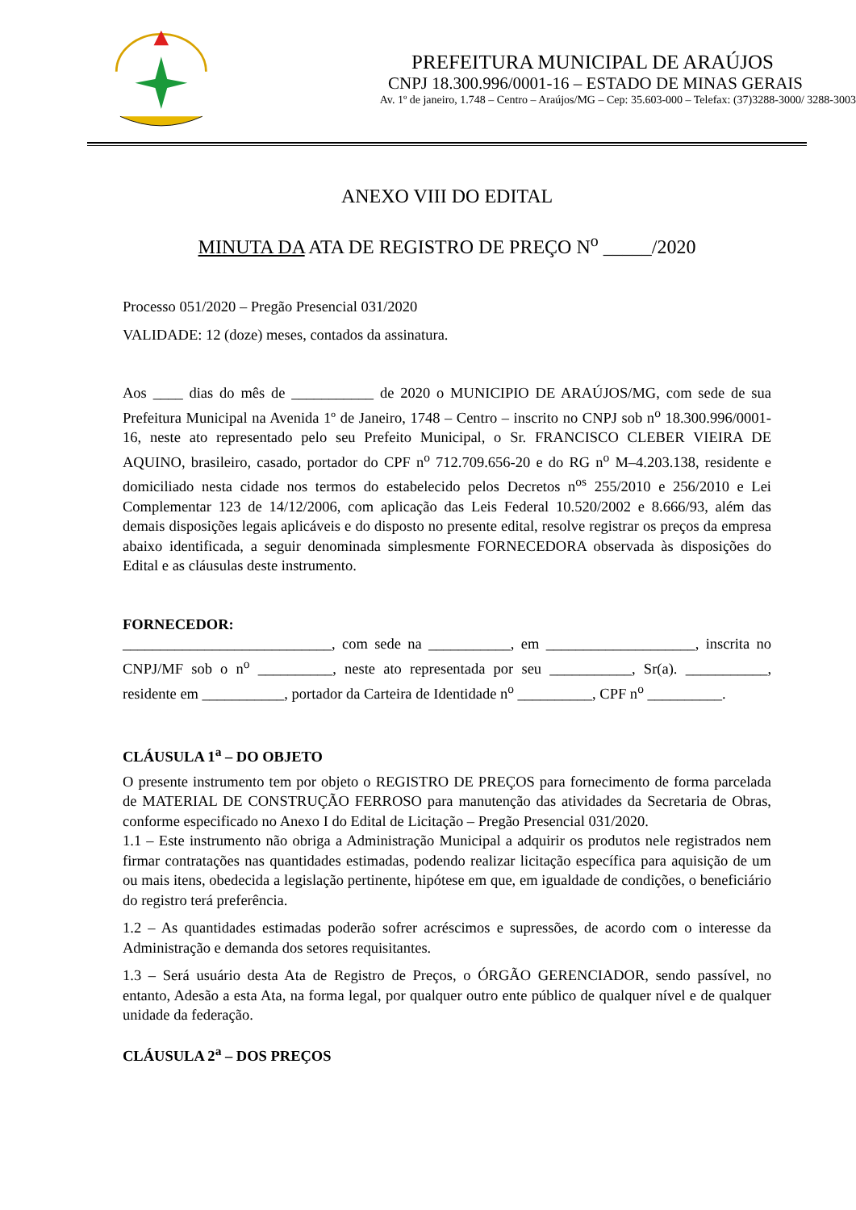PREFEITURA MUNICIPAL DE ARAÚJOS
CNPJ 18.300.996/0001-16 – ESTADO DE MINAS GERAIS
Av. 1º de janeiro, 1.748 – Centro – Araújos/MG – Cep: 35.603-000 – Telefax: (37)3288-3000/ 3288-3003
ANEXO VIII DO EDITAL
MINUTA DA ATA DE REGISTRO DE PREÇO N<sup>o</sup> _____/2020
Processo 051/2020 – Pregão Presencial 031/2020
VALIDADE: 12 (doze) meses, contados da assinatura.
Aos ____ dias do mês de ___________ de 2020 o MUNICIPIO DE ARAÚJOS/MG, com sede de sua Prefeitura Municipal na Avenida 1º de Janeiro, 1748 – Centro – inscrito no CNPJ sob n<sup>o</sup> 18.300.996/0001-16, neste ato representado pelo seu Prefeito Municipal, o Sr. FRANCISCO CLEBER VIEIRA DE AQUINO, brasileiro, casado, portador do CPF n<sup>o</sup> 712.709.656-20 e do RG n<sup>o</sup> M–4.203.138, residente e domiciliado nesta cidade nos termos do estabelecido pelos Decretos n<sup>os</sup> 255/2010 e 256/2010 e Lei Complementar 123 de 14/12/2006, com aplicação das Leis Federal 10.520/2002 e 8.666/93, além das demais disposições legais aplicáveis e do disposto no presente edital, resolve registrar os preços da empresa abaixo identificada, a seguir denominada simplesmente FORNECEDORA observada às disposições do Edital e as cláusulas deste instrumento.
FORNECEDOR:
____________________________, com sede na ___________, em ____________________, inscrita no CNPJ/MF sob o n<sup>o</sup> __________, neste ato representada por seu ___________, Sr(a). ___________, residente em ___________, portador da Carteira de Identidade n<sup>o</sup> __________, CPF n<sup>o</sup> __________.
CLÁUSULA 1<sup>a</sup> – DO OBJETO
O presente instrumento tem por objeto o REGISTRO DE PREÇOS para fornecimento de forma parcelada de MATERIAL DE CONSTRUÇÃO FERROSO para manutenção das atividades da Secretaria de Obras, conforme especificado no Anexo I do Edital de Licitação – Pregão Presencial 031/2020.
1.1 – Este instrumento não obriga a Administração Municipal a adquirir os produtos nele registrados nem firmar contratações nas quantidades estimadas, podendo realizar licitação específica para aquisição de um ou mais itens, obedecida a legislação pertinente, hipótese em que, em igualdade de condições, o beneficiário do registro terá preferência.
1.2 – As quantidades estimadas poderão sofrer acréscimos e supressões, de acordo com o interesse da Administração e demanda dos setores requisitantes.
1.3 – Será usuário desta Ata de Registro de Preços, o ÓRGÃO GERENCIADOR, sendo passível, no entanto, Adesão a esta Ata, na forma legal, por qualquer outro ente público de qualquer nível e de qualquer unidade da federação.
CLÁUSULA 2<sup>a</sup> – DOS PREÇOS